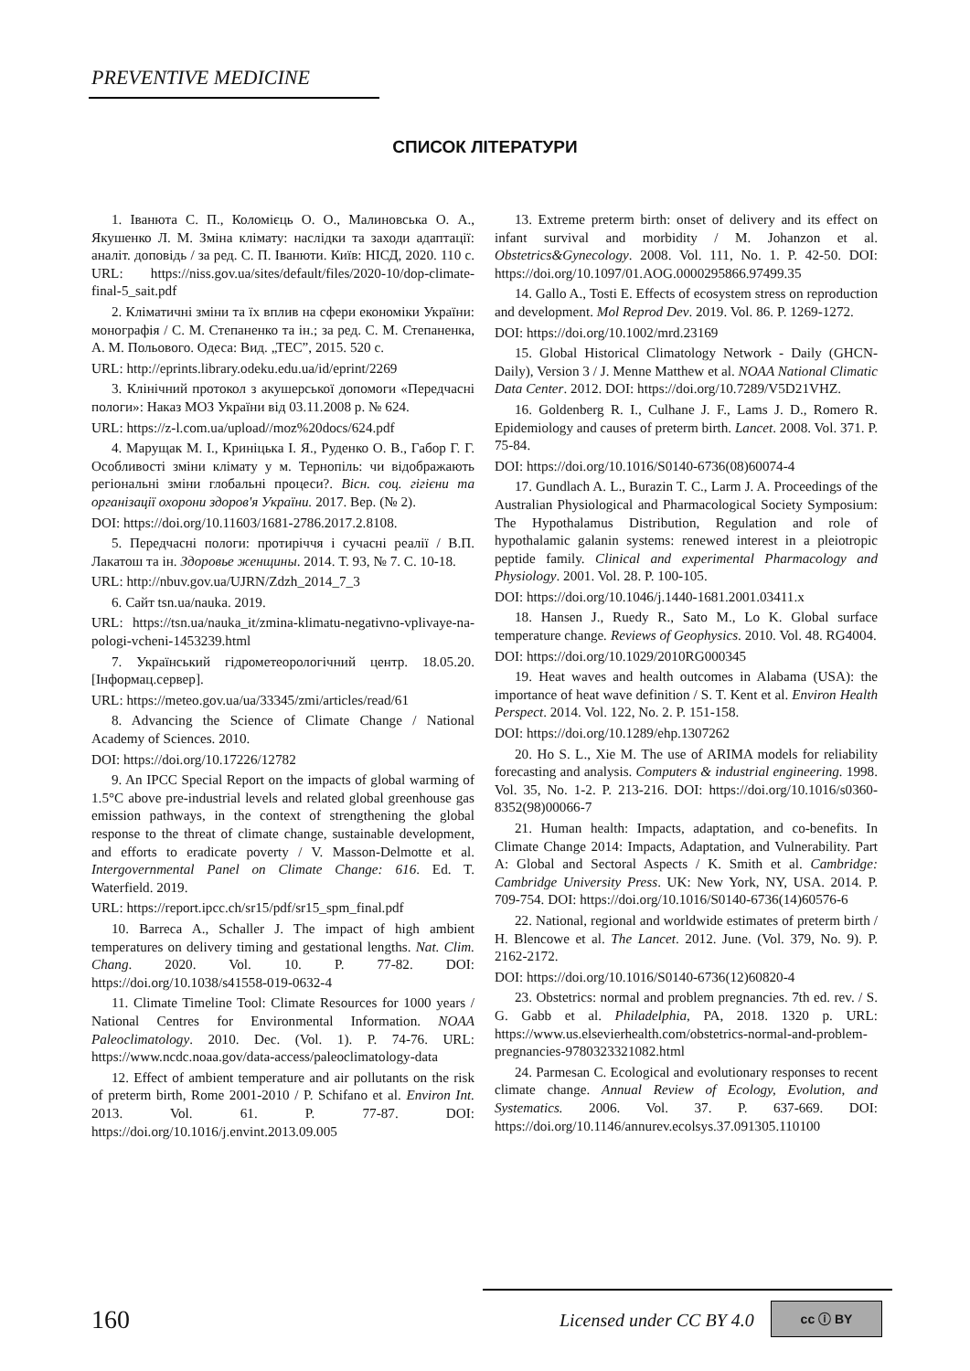PREVENTIVE MEDICINE
СПИСОК ЛІТЕРАТУРИ
1. Іванюта С. П., Коломієць О. О., Малиновська О. А., Якушенко Л. М. Зміна клімату: наслідки та заходи адаптації: аналіт. доповідь / за ред. С. П. Іванюти. Київ: НІСД, 2020. 110 с. URL: https://niss.gov.ua/sites/default/files/2020-10/dop-climate-final-5_sait.pdf
2. Кліматичні зміни та їх вплив на сфери економіки України: монографія / С. М. Степаненко та ін.; за ред. С. М. Степаненка, А. М. Польового. Одеса: Вид. „ТЕС”, 2015. 520 с.
URL: http://eprints.library.odeku.edu.ua/id/eprint/2269
3. Клінічний протокол з акушерської допомоги «Передчасні пологи»: Наказ МОЗ України від 03.11.2008 р. № 624.
URL: https://z-l.com.ua/upload//moz%20docs/624.pdf
4. Марущак М. І., Криніцька І. Я., Руденко О. В., Габор Г. Г. Особливості зміни клімату у м. Тернопіль: чи відображають регіональні зміни глобальні процеси?. Вісн. соц. гігієни та організації охорони здоров'я України. 2017. Вер. (№ 2).
DOI: https://doi.org/10.11603/1681-2786.2017.2.8108.
5. Передчасні пологи: протиріччя і сучасні реалії / В.П. Лакатош та ін. Здоровье женщины. 2014. Т. 93, № 7. С. 10-18.
URL: http://nbuv.gov.ua/UJRN/Zdzh_2014_7_3
6. Сайт tsn.ua/nauka. 2019.
URL: https://tsn.ua/nauka_it/zmina-klimatu-negativno-vplivaye-na-pologi-vcheni-1453239.html
7. Український гідрометеорологічний центр. 18.05.20. [Інформац.сервер].
URL: https://meteo.gov.ua/ua/33345/zmi/articles/read/61
8. Advancing the Science of Climate Change / National Academy of Sciences. 2010.
DOI: https://doi.org/10.17226/12782
9. An IPCC Special Report on the impacts of global warming of 1.5°C above pre-industrial levels and related global greenhouse gas emission pathways, in the context of strengthening the global response to the threat of climate change, sustainable development, and efforts to eradicate poverty / V. Masson-Delmotte et al. Intergovernmental Panel on Climate Change: 616. Ed. T. Waterfield. 2019.
URL: https://report.ipcc.ch/sr15/pdf/sr15_spm_final.pdf
10. Barreca A., Schaller J. The impact of high ambient temperatures on delivery timing and gestational lengths. Nat. Clim. Chang. 2020. Vol. 10. P. 77-82. DOI: https://doi.org/10.1038/s41558-019-0632-4
11. Climate Timeline Tool: Climate Resources for 1000 years / National Centres for Environmental Information. NOAA Paleoclimatology. 2010. Dec. (Vol. 1). P. 74-76. URL: https://www.ncdc.noaa.gov/data-access/paleoclimatology-data
12. Effect of ambient temperature and air pollutants on the risk of preterm birth, Rome 2001-2010 / P. Schifano et al. Environ Int. 2013. Vol. 61. P. 77-87. DOI: https://doi.org/10.1016/j.envint.2013.09.005
13. Extreme preterm birth: onset of delivery and its effect on infant survival and morbidity / M. Johanzon et al. Obstetrics&Gynecology. 2008. Vol. 111, No. 1. P. 42-50. DOI: https://doi.org/10.1097/01.AOG.0000295866.97499.35
14. Gallo A., Tosti E. Effects of ecosystem stress on reproduction and development. Mol Reprod Dev. 2019. Vol. 86. P. 1269-1272.
DOI: https://doi.org/10.1002/mrd.23169
15. Global Historical Climatology Network - Daily (GHCN-Daily), Version 3 / J. Menne Matthew et al. NOAA National Climatic Data Center. 2012. DOI: https://doi.org/10.7289/V5D21VHZ.
16. Goldenberg R. I., Culhane J. F., Lams J. D., Romero R. Epidemiology and causes of preterm birth. Lancet. 2008. Vol. 371. P. 75-84.
DOI: https://doi.org/10.1016/S0140-6736(08)60074-4
17. Gundlach A. L., Burazin T. C., Larm J. A. Proceedings of the Australian Physiological and Pharmacological Society Symposium: The Hypothalamus Distribution, Regulation and role of hypothalamic galanin systems: renewed interest in a pleiotropic peptide family. Clinical and experimental Pharmacology and Physiology. 2001. Vol. 28. P. 100-105.
DOI: https://doi.org/10.1046/j.1440-1681.2001.03411.x
18. Hansen J., Ruedy R., Sato M., Lo K. Global surface temperature change. Reviews of Geophysics. 2010. Vol. 48. RG4004.
DOI: https://doi.org/10.1029/2010RG000345
19. Heat waves and health outcomes in Alabama (USA): the importance of heat wave definition / S. T. Kent et al. Environ Health Perspect. 2014. Vol. 122, No. 2. P. 151-158.
DOI: https://doi.org/10.1289/ehp.1307262
20. Ho S. L., Xie M. The use of ARIMA models for reliability forecasting and analysis. Computers & industrial engineering. 1998. Vol. 35, No. 1-2. P. 213-216. DOI: https://doi.org/10.1016/s0360-8352(98)00066-7
21. Human health: Impacts, adaptation, and co-benefits. In Climate Change 2014: Impacts, Adaptation, and Vulnerability. Part A: Global and Sectoral Aspects / K. Smith et al. Cambridge: Cambridge University Press. UK: New York, NY, USA. 2014. P. 709-754. DOI: https://doi.org/10.1016/S0140-6736(14)60576-6
22. National, regional and worldwide estimates of preterm birth / H. Blencowe et al. The Lancet. 2012. June. (Vol. 379, No. 9). P. 2162-2172.
DOI: https://doi.org/10.1016/S0140-6736(12)60820-4
23. Obstetrics: normal and problem pregnancies. 7th ed. rev. / S. G. Gabb et al. Philadelphia, PA, 2018. 1320 p. URL: https://www.us.elsevierhealth.com/obstetrics-normal-and-problem-pregnancies-9780323321082.html
24. Parmesan C. Ecological and evolutionary responses to recent climate change. Annual Review of Ecology, Evolution, and Systematics. 2006. Vol. 37. P. 637-669. DOI: https://doi.org/10.1146/annurev.ecolsys.37.091305.110100
160 Licensed under CC BY 4.0
cc ⓘ BY